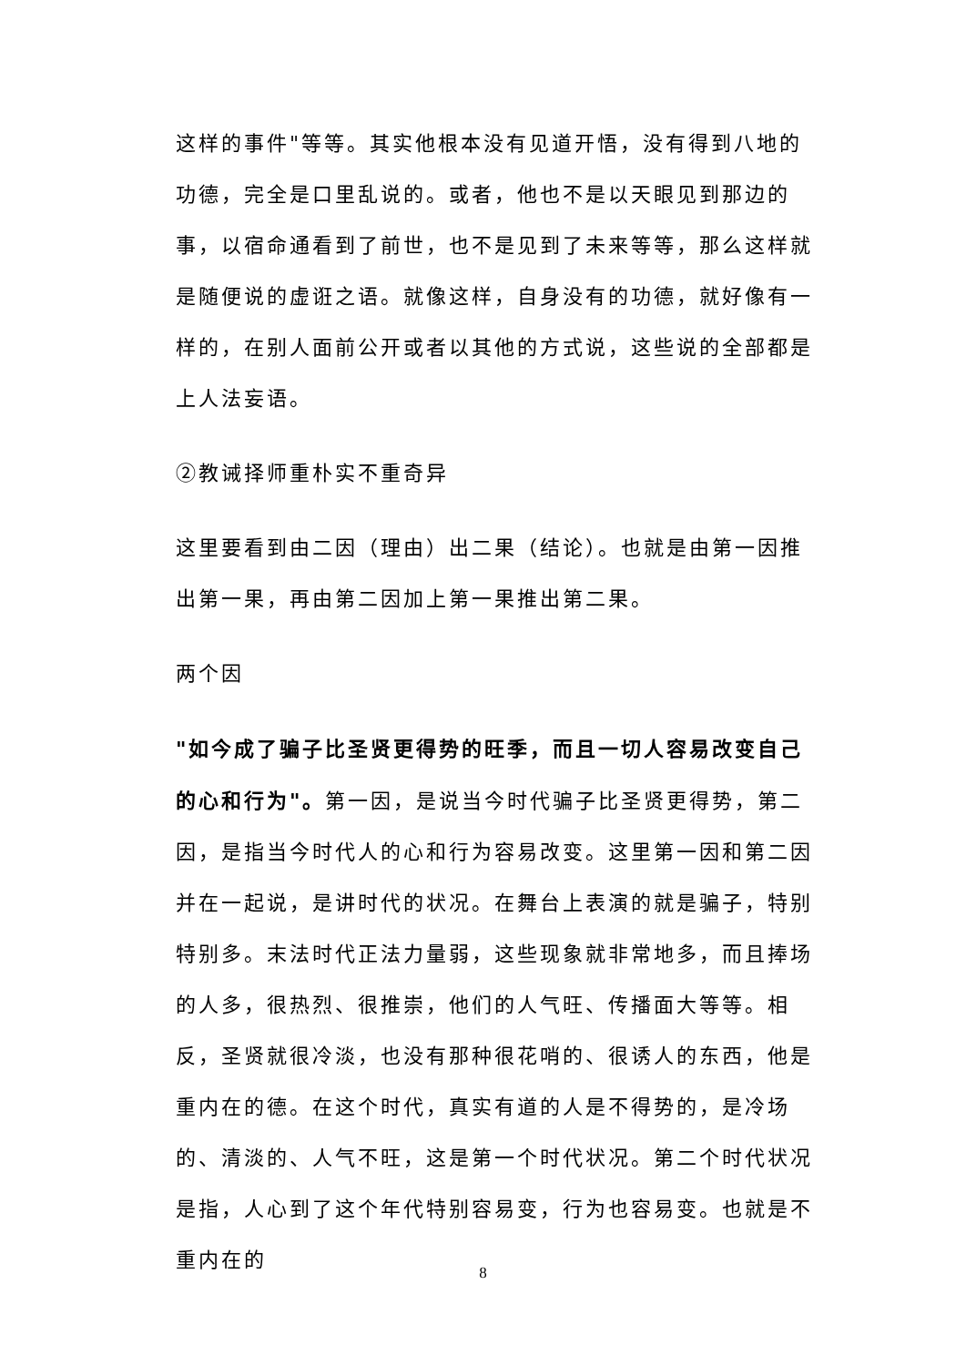这样的事件"等等。其实他根本没有见道开悟，没有得到八地的功德，完全是口里乱说的。或者，他也不是以天眼见到那边的事，以宿命通看到了前世，也不是见到了未来等等，那么这样就是随便说的虚诳之语。就像这样，自身没有的功德，就好像有一样的，在别人面前公开或者以其他的方式说，这些说的全部都是上人法妄语。
②教诫择师重朴实不重奇异
这里要看到由二因（理由）出二果（结论）。也就是由第一因推出第一果，再由第二因加上第一果推出第二果。
两个因
"如今成了骗子比圣贤更得势的旺季，而且一切人容易改变自己的心和行为"。第一因，是说当今时代骗子比圣贤更得势，第二因，是指当今时代人的心和行为容易改变。这里第一因和第二因并在一起说，是讲时代的状况。在舞台上表演的就是骗子，特别特别多。末法时代正法力量弱，这些现象就非常地多，而且捧场的人多，很热烈、很推崇，他们的人气旺、传播面大等等。相反，圣贤就很冷淡，也没有那种很花哨的、很诱人的东西，他是重内在的德。在这个时代，真实有道的人是不得势的，是冷场的、清淡的、人气不旺，这是第一个时代状况。第二个时代状况是指，人心到了这个年代特别容易变，行为也容易变。也就是不重内在的
8